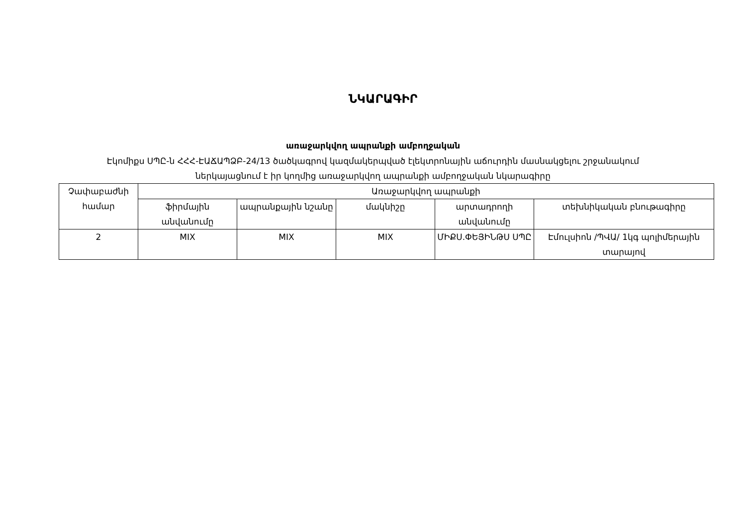ՆԿԱՐԱԳԻՐ
առաջարկվող ապրանքի ամբողջական
Էկոմիքս ՍՊԸ-ն ՀՀՀ-ԷԱՃԱՊՁԲ-24/13 ծածկագրով կազմակերպված էլեկտրոնային աճուրդին մասնակցելու շրջանակում
ներկայացնում է իր կողմից առաջարկվող ապրանքի ամբողջական նկարագիրը
| Չափաբաժնի համար | Առաջարկվող ապրանքի | | | | |
| --- | --- | --- | --- | --- | --- |
| | ֆիրմային անվանումը | ապրանքային նշանը | մակնիշը | արտադրողի անվանումը | տեխնիկական բնութագիրը |
| 2 | MIX | MIX | MIX | ՄԻՔՍ.ՓԵՅԻՆԹՍ ՍՊԸ | Էմուլսիոն /ՊՎԱ/ 1կգ պոլիմերային տարայով |